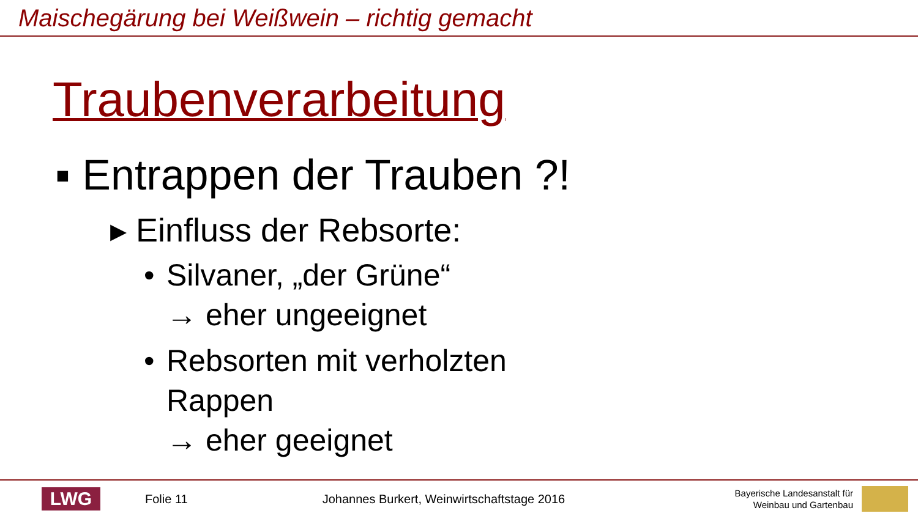Maischegärung bei Weißwein – richtig gemacht
Traubenverarbeitung
▪ Entrappen der Trauben ?!
▸ Einfluss der Rebsorte:
• Silvaner, „der Grüne“
→ eher ungeeignet
• Rebsorten mit verholzten
Rappen
→ eher geeignet
LWG
Folie 11
Johannes Burkert, Weinwirtschaftstage 2016
Bayerische Landesanstalt für
Weinbau und Gartenbau